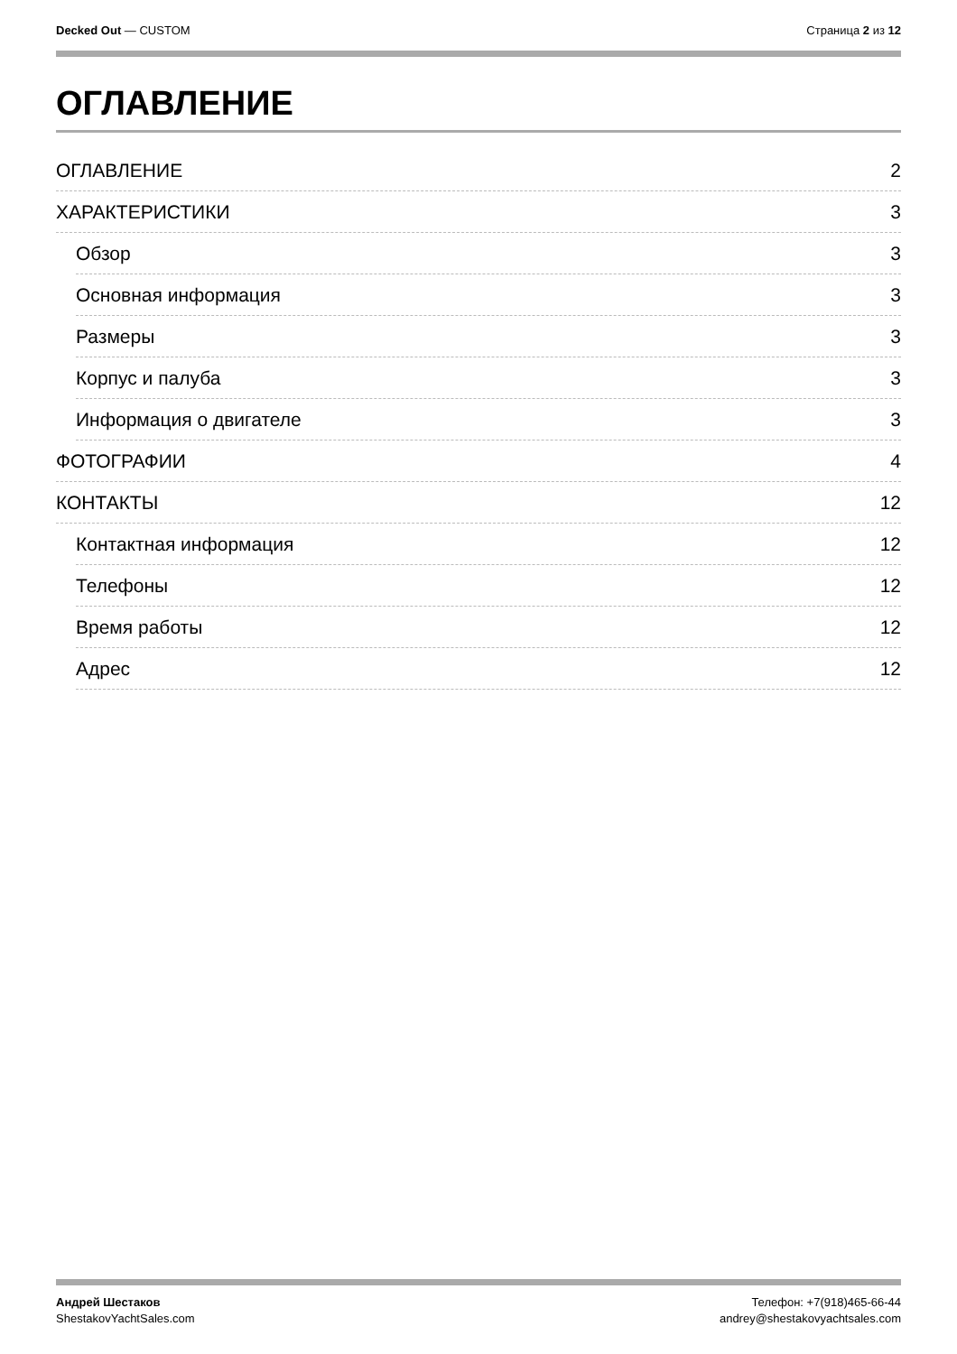Decked Out — CUSTOM Страница 2 из 12
ОГЛАВЛЕНИЕ
ОГЛАВЛЕНИЕ 2
ХАРАКТЕРИСТИКИ 3
Обзор 3
Основная информация 3
Размеры 3
Корпус и палуба 3
Информация о двигателе 3
ФОТОГРАФИИ 4
КОНТАКТЫ 12
Контактная информация 12
Телефоны 12
Время работы 12
Адрес 12
Андрей Шестаков
ShestakovYachtSales.com
Телефон: +7(918)465-66-44
andrey@shestakovyachtsales.com